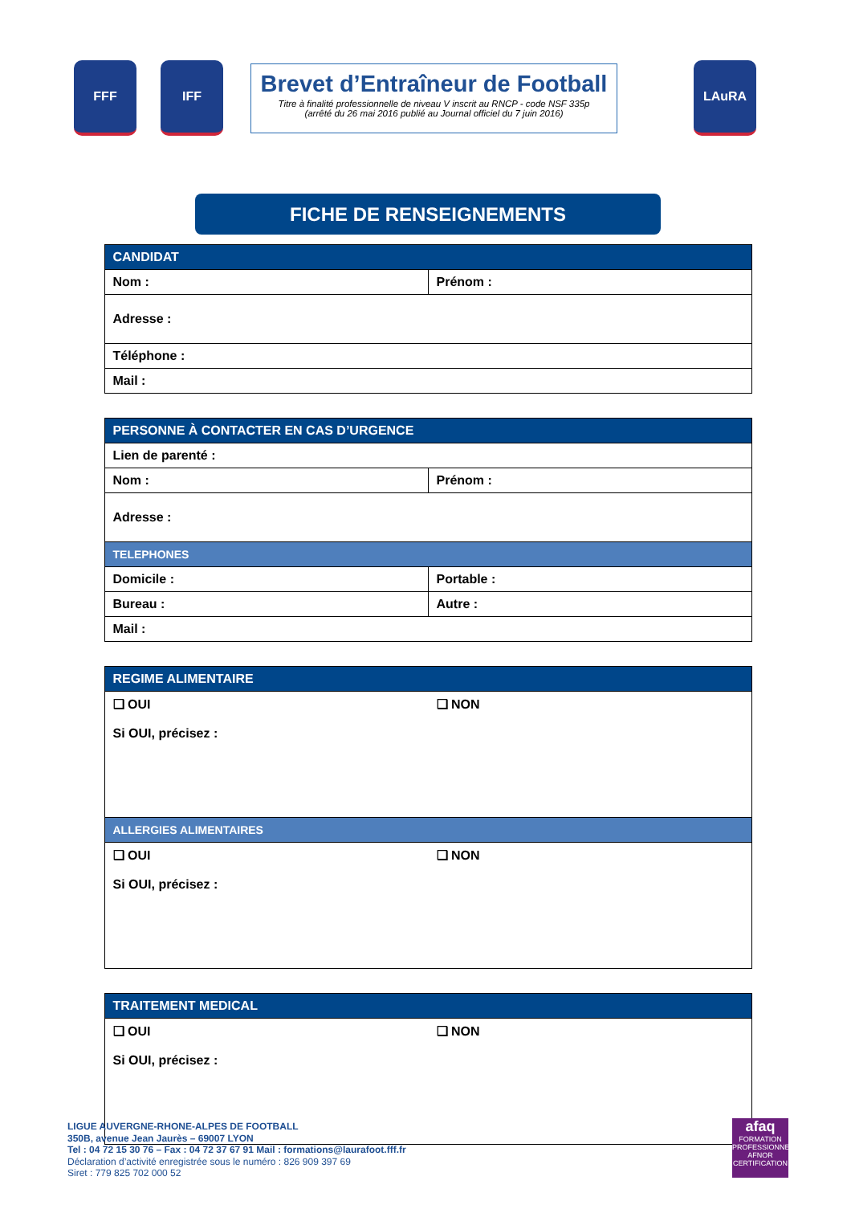FFF IFF
Brevet d’Entraîneur de Football
Titre à finalité professionnelle de niveau V inscrit au RNCP - code NSF 335p
(arrêté du 26 mai 2016 publié au Journal officiel du 7 juin 2016)
LAuRA
FICHE DE RENSEIGNEMENTS
| CANDIDAT | |
| --- | --- |
| Nom : | Prénom : |
| Adresse : | |
| Téléphone : | |
| Mail : | |
| PERSONNE À CONTACTER EN CAS D’URGENCE | |
| --- | --- |
| Lien de parenté : | |
| Nom : | Prénom : |
| Adresse : | |
| TELEPHONES | |
| Domicile : | Portable : |
| Bureau : | Autre : |
| Mail : | |
| REGIME ALIMENTAIRE |
| --- |
| ❑ OUI ❑ NON Si OUI, précisez : |
| ALLERGIES ALIMENTAIRES |
| ❑ OUI ❑ NON Si OUI, précisez : |
| TRAITEMENT MEDICAL |
| --- |
| ❑ OUI ❑ NON Si OUI, précisez : |
LIGUE AUVERGNE-RHONE-ALPES DE FOOTBALL
350B, avenue Jean Jaurès – 69007 LYON
Tel : 04 72 15 30 76 – Fax : 04 72 37 67 91 Mail : formations@laurafoot.fff.fr
Déclaration d’activité enregistrée sous le numéro : 826 909 397 69
Siret : 779 825 702 000 52
afaq
FORMATION PROFESSIONNELLE
AFNOR CERTIFICATION